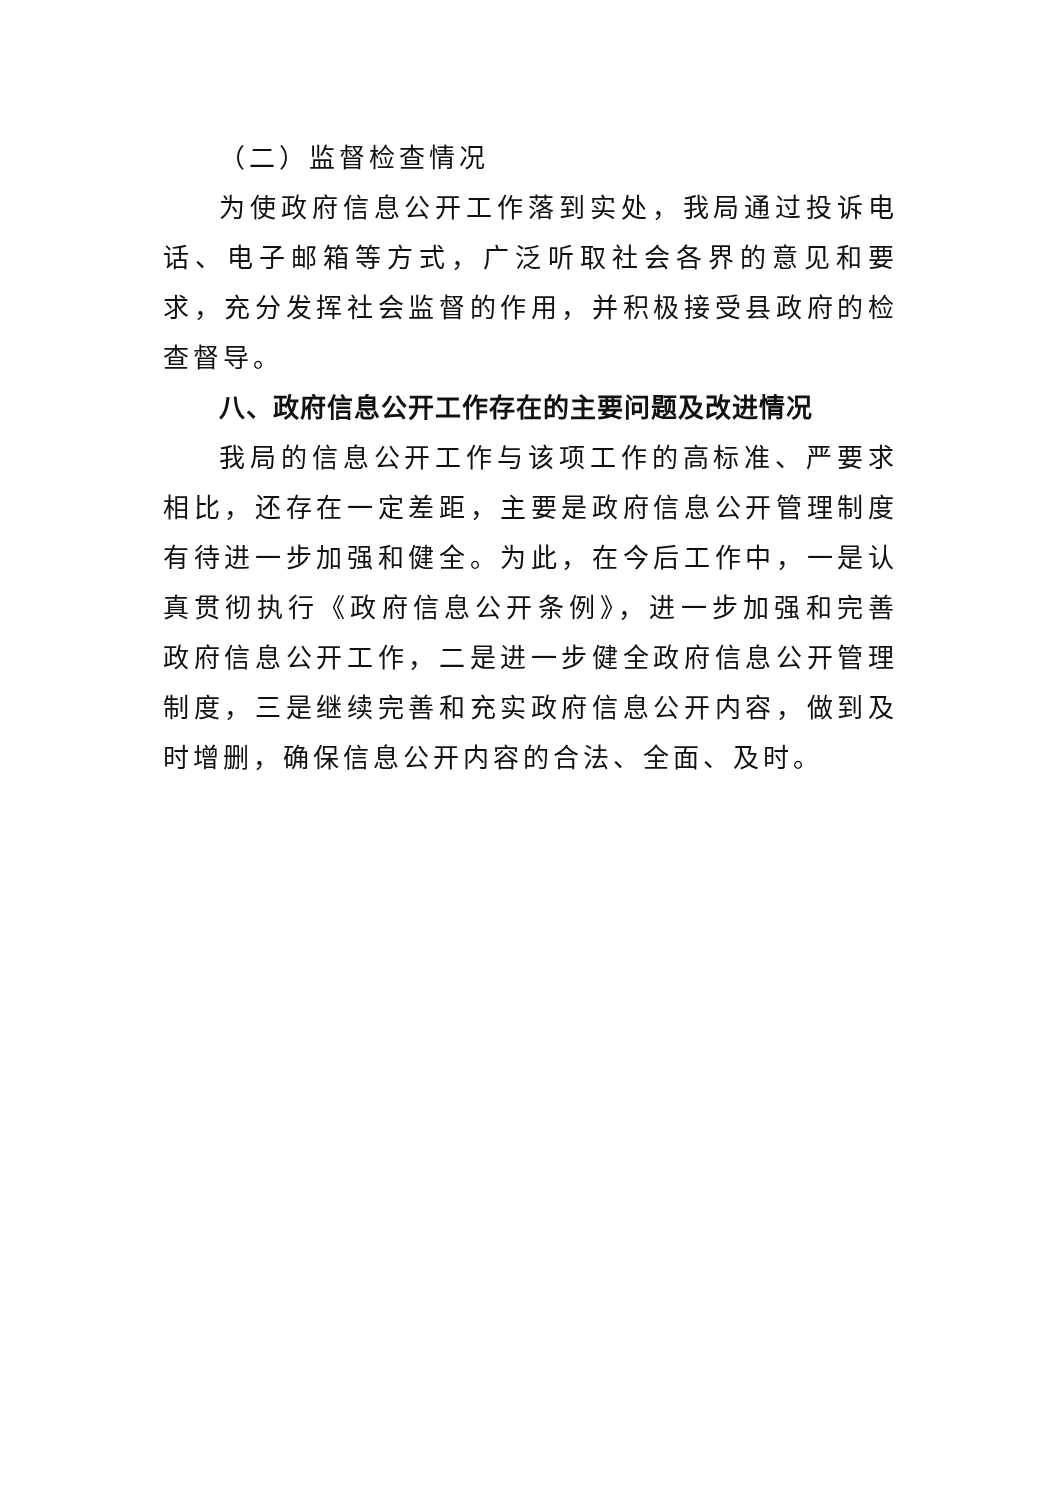（二）监督检查情况
为使政府信息公开工作落到实处，我局通过投诉电话、电子邮箱等方式，广泛听取社会各界的意见和要求，充分发挥社会监督的作用，并积极接受县政府的检查督导。
八、政府信息公开工作存在的主要问题及改进情况
我局的信息公开工作与该项工作的高标准、严要求相比，还存在一定差距，主要是政府信息公开管理制度有待进一步加强和健全。为此，在今后工作中，一是认真贯彻执行《政府信息公开条例》，进一步加强和完善政府信息公开工作，二是进一步健全政府信息公开管理制度，三是继续完善和充实政府信息公开内容，做到及时增删，确保信息公开内容的合法、全面、及时。